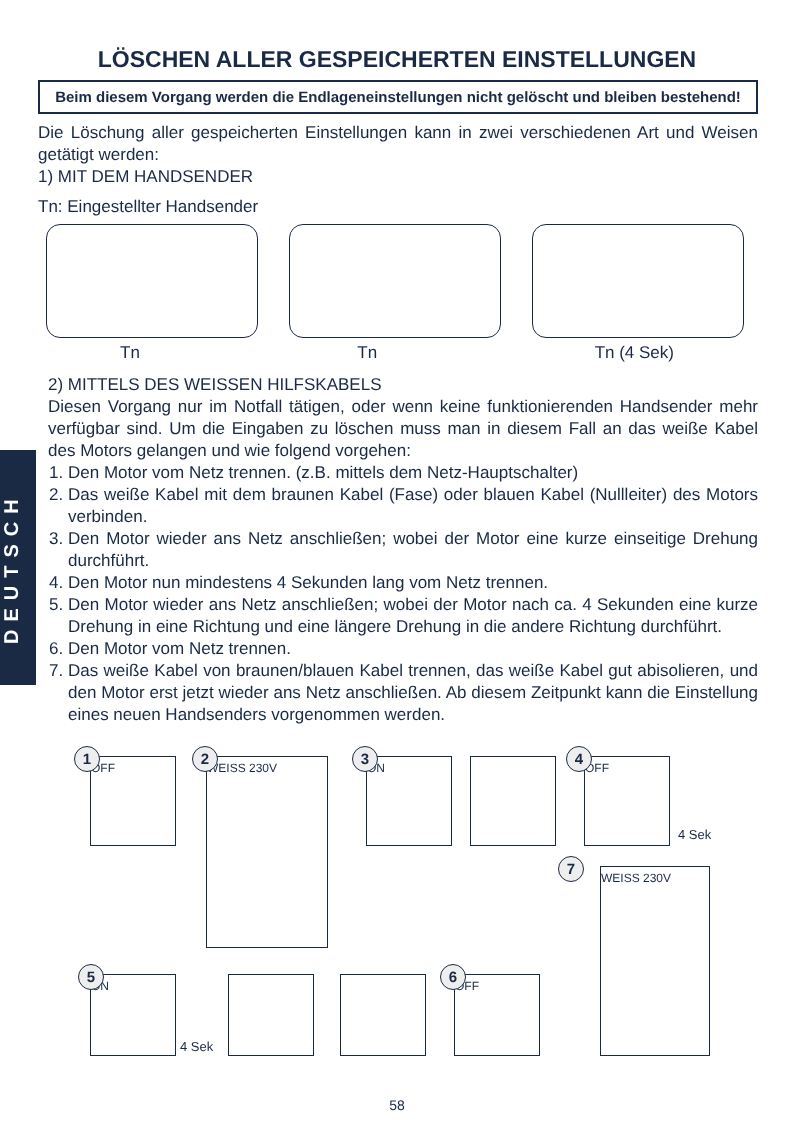LÖSCHEN ALLER GESPEICHERTEN EINSTELLUNGEN
Beim diesem Vorgang werden die Endlageneinstellungen nicht gelöscht und bleiben bestehend!
Die Löschung aller gespeicherten Einstellungen kann in zwei verschiedenen Art und Weisen getätigt werden:
1) MIT DEM HANDSENDER
Tn: Eingestellter Handsender
Tn Tn Tn (4 Sek)
DEUTSCH
2) MITTELS DES WEISSEN HILFSKABELS
Diesen Vorgang nur im Notfall tätigen, oder wenn keine funktionierenden Handsender mehr verfügbar sind. Um die Eingaben zu löschen muss man in diesem Fall an das weiße Kabel des Motors gelangen und wie folgend vorgehen:
1. Den Motor vom Netz trennen. (z.B. mittels dem Netz-Hauptschalter)
2. Das weiße Kabel mit dem braunen Kabel (Fase) oder blauen Kabel (Nullleiter) des Motors verbinden.
3. Den Motor wieder ans Netz anschließen; wobei der Motor eine kurze einseitige Drehung durchführt.
4. Den Motor nun mindestens 4 Sekunden lang vom Netz trennen.
5. Den Motor wieder ans Netz anschließen; wobei der Motor nach ca. 4 Sekunden eine kurze Drehung in eine Richtung und eine längere Drehung in die andere Richtung durchführt.
6. Den Motor vom Netz trennen.
7. Das weiße Kabel von braunen/blauen Kabel trennen, das weiße Kabel gut abisolieren, und den Motor erst jetzt wieder ans Netz anschließen. Ab diesem Zeitpunkt kann die Einstellung eines neuen Handsenders vorgenommen werden.
OFF
1 WEISS 230V
2 ON
3 OFF
4
4 Sek
WEISS 230V
7
ON
5
4 Sek
OFF
6
58